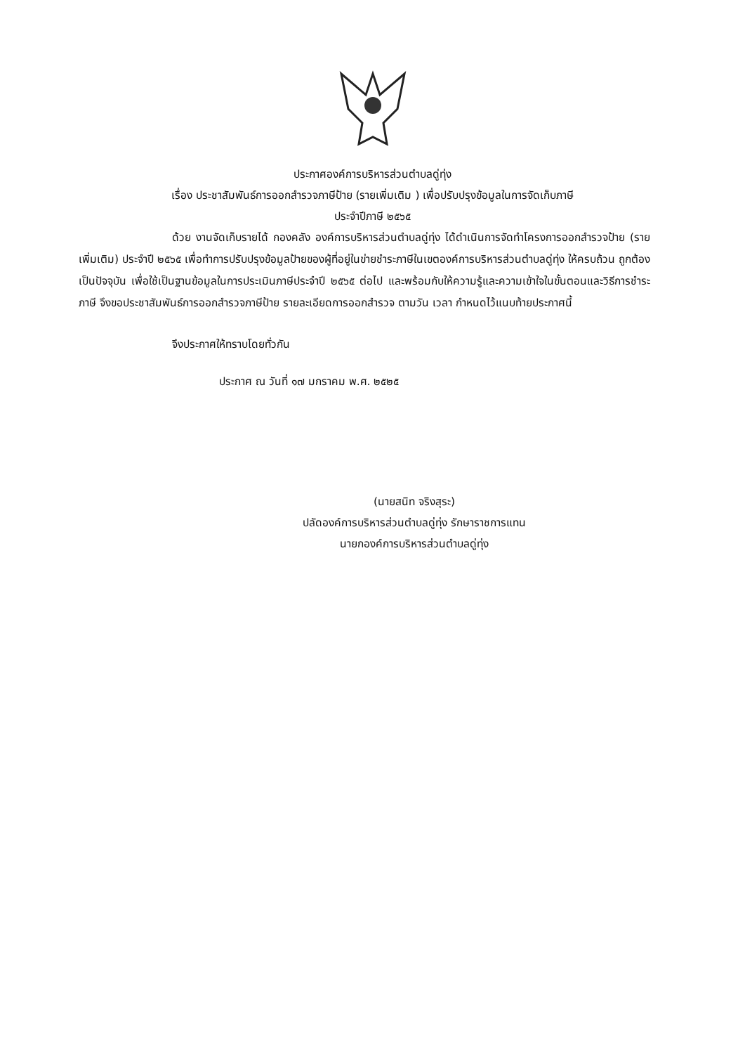ประกาศองค์การบริหารส่วนตำบลดู่ทุ่ง
เรื่อง ประชาสัมพันธ์การออกสำรวจภาษีป้าย (รายเพิ่มเติม ) เพื่อปรับปรุงข้อมูลในการจัดเก็บภาษี
ประจำปีภาษี ๒๕๖๕
ด้วย งานจัดเก็บรายได้ กองคลัง องค์การบริหารส่วนตำบลดู่ทุ่ง ได้ดำเนินการจัดทำโครงการออกสำรวจป้าย (รายเพิ่มเติม) ประจำปี ๒๕๖๕ เพื่อทำการปรับปรุงข้อมูลป้ายของผู้ที่อยู่ในข่ายชำระภาษีในเขตองค์การบริหารส่วนตำบลดู่ทุ่ง ให้ครบถ้วน ถูกต้อง เป็นปัจจุบัน เพื่อใช้เป็นฐานข้อมูลในการประเมินภาษีประจำปี ๒๕๖๕ ต่อไป และพร้อมกับให้ความรู้และความเข้าใจในขั้นตอนและวิธีการชำระภาษี จึงขอประชาสัมพันธ์การออกสำรวจภาษีป้าย รายละเอียดการออกสำรวจ ตามวัน เวลา กำหนดไว้แนบท้ายประกาศนี้
จึงประกาศให้ทราบโดยทั่วกัน
ประกาศ ณ วันที่ ๑๗ มกราคม พ.ศ. ๒๕๒๕
(นายสนิท จริงสุระ)
ปลัดองค์การบริหารส่วนตำบลดู่ทุ่ง รักษาราชการแทน
นายกองค์การบริหารส่วนตำบลดู่ทุ่ง